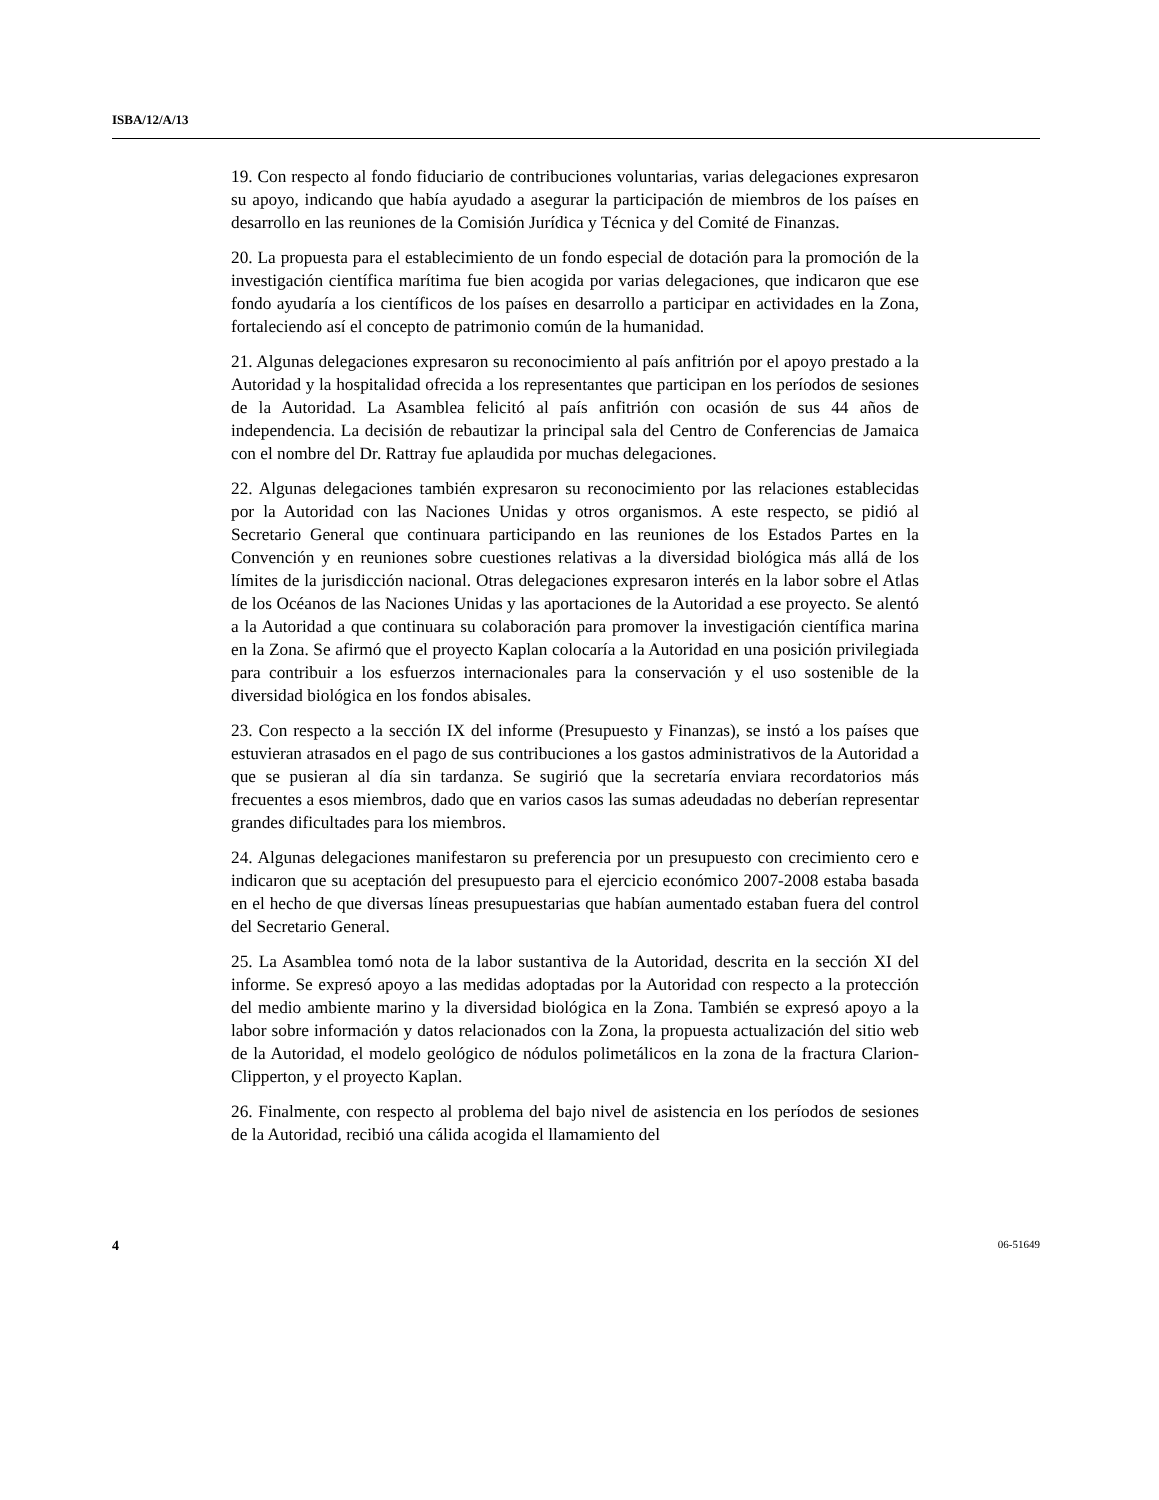ISBA/12/A/13
19. Con respecto al fondo fiduciario de contribuciones voluntarias, varias delegaciones expresaron su apoyo, indicando que había ayudado a asegurar la participación de miembros de los países en desarrollo en las reuniones de la Comisión Jurídica y Técnica y del Comité de Finanzas.
20. La propuesta para el establecimiento de un fondo especial de dotación para la promoción de la investigación científica marítima fue bien acogida por varias delegaciones, que indicaron que ese fondo ayudaría a los científicos de los países en desarrollo a participar en actividades en la Zona, fortaleciendo así el concepto de patrimonio común de la humanidad.
21. Algunas delegaciones expresaron su reconocimiento al país anfitrión por el apoyo prestado a la Autoridad y la hospitalidad ofrecida a los representantes que participan en los períodos de sesiones de la Autoridad. La Asamblea felicitó al país anfitrión con ocasión de sus 44 años de independencia. La decisión de rebautizar la principal sala del Centro de Conferencias de Jamaica con el nombre del Dr. Rattray fue aplaudida por muchas delegaciones.
22. Algunas delegaciones también expresaron su reconocimiento por las relaciones establecidas por la Autoridad con las Naciones Unidas y otros organismos. A este respecto, se pidió al Secretario General que continuara participando en las reuniones de los Estados Partes en la Convención y en reuniones sobre cuestiones relativas a la diversidad biológica más allá de los límites de la jurisdicción nacional. Otras delegaciones expresaron interés en la labor sobre el Atlas de los Océanos de las Naciones Unidas y las aportaciones de la Autoridad a ese proyecto. Se alentó a la Autoridad a que continuara su colaboración para promover la investigación científica marina en la Zona. Se afirmó que el proyecto Kaplan colocaría a la Autoridad en una posición privilegiada para contribuir a los esfuerzos internacionales para la conservación y el uso sostenible de la diversidad biológica en los fondos abisales.
23. Con respecto a la sección IX del informe (Presupuesto y Finanzas), se instó a los países que estuvieran atrasados en el pago de sus contribuciones a los gastos administrativos de la Autoridad a que se pusieran al día sin tardanza. Se sugirió que la secretaría enviara recordatorios más frecuentes a esos miembros, dado que en varios casos las sumas adeudadas no deberían representar grandes dificultades para los miembros.
24. Algunas delegaciones manifestaron su preferencia por un presupuesto con crecimiento cero e indicaron que su aceptación del presupuesto para el ejercicio económico 2007-2008 estaba basada en el hecho de que diversas líneas presupuestarias que habían aumentado estaban fuera del control del Secretario General.
25. La Asamblea tomó nota de la labor sustantiva de la Autoridad, descrita en la sección XI del informe. Se expresó apoyo a las medidas adoptadas por la Autoridad con respecto a la protección del medio ambiente marino y la diversidad biológica en la Zona. También se expresó apoyo a la labor sobre información y datos relacionados con la Zona, la propuesta actualización del sitio web de la Autoridad, el modelo geológico de nódulos polimetálicos en la zona de la fractura Clarion-Clipperton, y el proyecto Kaplan.
26. Finalmente, con respecto al problema del bajo nivel de asistencia en los períodos de sesiones de la Autoridad, recibió una cálida acogida el llamamiento del
4 06-51649